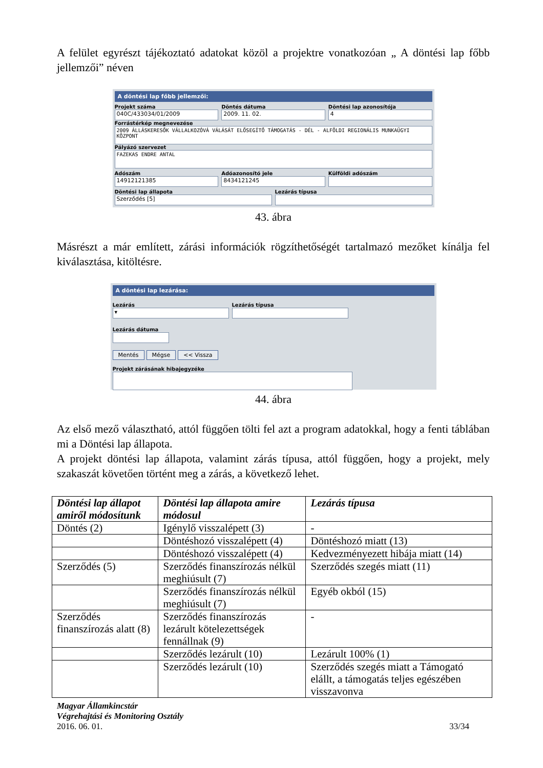A felület egyrészt tájékoztató adatokat közöl a projektre vonatkozóan „ A döntési lap főbb jellemzői” néven
A döntési lap főbb jellemzői:
Projekt száma
040C/433034/01/2009
Döntés dátuma
2009. 11. 02.
Döntési lap azonosítója
4
Forrástérkép megnevezése
2009 ÁLLÁSKERESŐK VÁLLALKOZÓVÁ VÁLÁSÁT ELŐSEGÍTŐ TÁMOGATÁS - DÉL - ALFÖLDI REGIONÁLIS MUNKAÜGYI KÖZPONT
Pályázó szervezet
FAZEKAS ENDRE ANTAL
Adószám
14912121385
Adóazonosító jele
8434121245
Külföldi adószám
Döntési lap állapota
Szerződés [5]
Lezárás típusa
43. ábra
Másrészt a már említett, zárási információk rögzíthetőségét tartalmazó mezőket kínálja fel kiválasztása, kitöltésre.
A döntési lap lezárása:
Lezárás
▾
Lezárás típusa
Lezárás dátuma
Mentés Mégse << Vissza
Projekt zárásának hibajegyzéke
44. ábra
Az első mező választható, attól függően tölti fel azt a program adatokkal, hogy a fenti táblában mi a Döntési lap állapota.
A projekt döntési lap állapota, valamint zárás típusa, attól függően, hogy a projekt, mely szakaszát követően történt meg a zárás, a következő lehet.
| Döntési lap állapot amiről módosítunk | Döntési lap állapota amire módosul | Lezárás típusa |
| --- | --- | --- |
| Döntés (2) | Igénylő visszalépett (3) | - |
| | Döntéshozó visszalépett (4) | Döntéshozó miatt (13) |
| | Döntéshozó visszalépett (4) | Kedvezményezett hibája miatt (14) |
| Szerződés (5) | Szerződés finanszírozás nélkül meghiúsult (7) | Szerződés szegés miatt (11) |
| | Szerződés finanszírozás nélkül meghiúsult (7) | Egyéb okból (15) |
| Szerződés finanszírozás alatt (8) | Szerződés finanszírozás lezárult kötelezettségek fennállnak (9) | - |
| | Szerződés lezárult (10) | Lezárult 100% (1) |
| | Szerződés lezárult (10) | Szerződés szegés miatt a Támogató elállt, a támogatás teljes egészében visszavonva |
Magyar Államkincstár
Végrehajtási és Monitoring Osztály
2016. 06. 01. 33/34